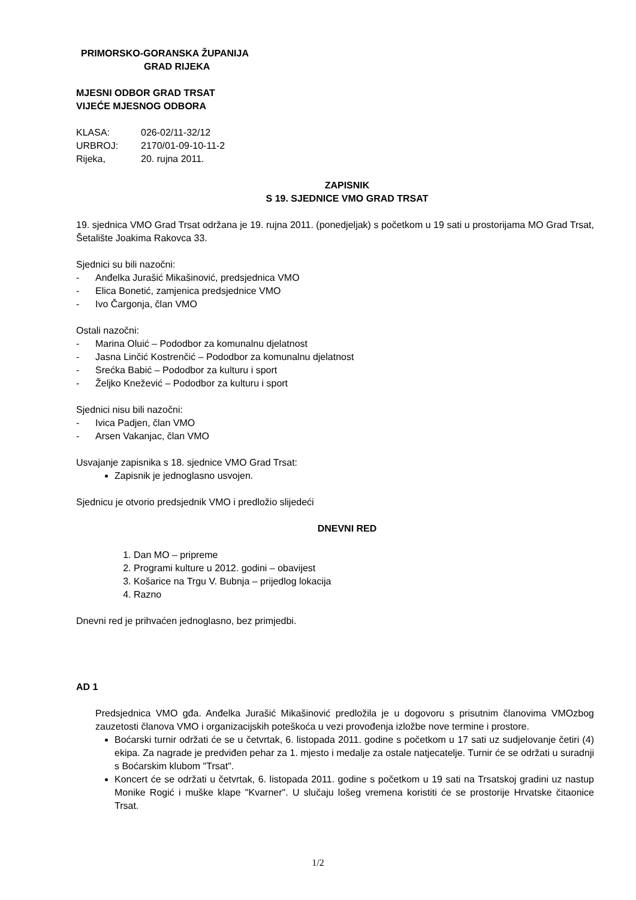PRIMORSKO-GORANSKA ŽUPANIJA
GRAD RIJEKA
MJESNI ODBOR GRAD TRSAT
VIJEĆE MJESNOG ODBORA
KLASA: 026-02/11-32/12
URBROJ: 2170/01-09-10-11-2
Rijeka, 20. rujna 2011.
ZAPISNIK
S 19. SJEDNICE VMO GRAD TRSAT
19. sjednica VMO Grad Trsat održana je 19. rujna 2011. (ponedjeljak) s početkom u 19 sati u prostorijama MO Grad Trsat, Šetalište Joakima Rakovca 33.
Sjednici su bili nazočni:
- Anđelka Jurašić Mikašinović, predsjednica VMO
- Elica Bonetić, zamjenica predsjednice VMO
- Ivo Čargonja, član VMO
Ostali nazočni:
- Marina Oluić – Pododbor za komunalnu djelatnost
- Jasna Linčić Kostrenčić – Pododbor za komunalnu djelatnost
- Srećka Babić – Pododbor za kulturu i sport
- Željko Knežević – Pododbor za kulturu i sport
Sjednici nisu bili nazočni:
- Ivica Padjen, član VMO
- Arsen Vakanjac, član VMO
Usvajanje zapisnika s 18. sjednice VMO Grad Trsat:
Zapisnik je jednoglasno usvojen.
Sjednicu je otvorio predsjednik VMO i predložio slijedeći
DNEVNI RED
1. Dan MO – pripreme
2. Programi kulture u 2012. godini – obavijest
3. Košarice na Trgu V. Bubnja – prijedlog lokacija
4. Razno
Dnevni red je prihvaćen jednoglasno, bez primjedbi.
AD 1
Predsjednica VMO gđa. Anđelka Jurašić Mikašinović predložila je u dogovoru s prisutnim članovima VMOzbog zauzetosti članova VMO i organizacijskih poteškoća u vezi provođenja izložbe nove termine i prostore.
Boćarski turnir održati će se u četvrtak, 6. listopada 2011. godine s početkom u 17 sati uz sudjelovanje četiri (4) ekipa. Za nagrade je predviđen pehar za 1. mjesto i medalje za ostale natjecatelje. Turnir će se održati u suradnji s Boćarskim klubom "Trsat".
Koncert će se održati u četvrtak, 6. listopada 2011. godine s početkom u 19 sati na Trsatskoj gradini uz nastup Monike Rogić i muške klape "Kvarner". U slučaju lošeg vremena koristiti će se prostorije Hrvatske čitaonice Trsat.
1/2